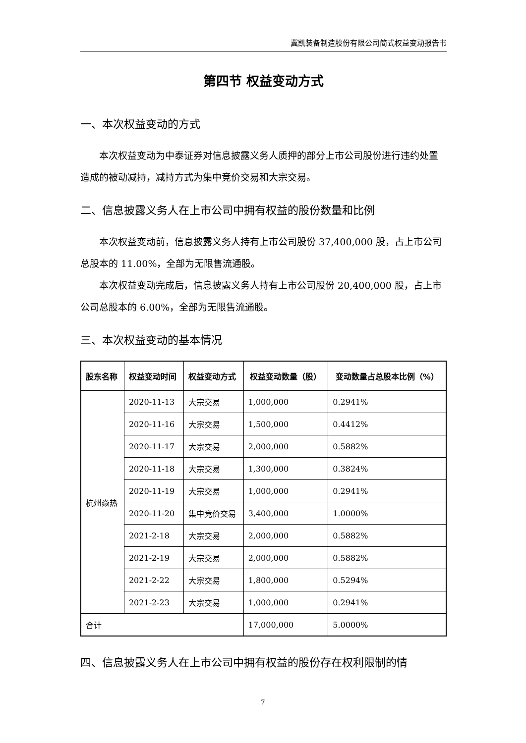冀凯装备制造股份有限公司简式权益变动报告书
第四节 权益变动方式
一、本次权益变动的方式
本次权益变动为中泰证券对信息披露义务人质押的部分上市公司股份进行违约处置造成的被动减持，减持方式为集中竞价交易和大宗交易。
二、信息披露义务人在上市公司中拥有权益的股份数量和比例
本次权益变动前，信息披露义务人持有上市公司股份 37,400,000 股，占上市公司总股本的 11.00%，全部为无限售流通股。
本次权益变动完成后，信息披露义务人持有上市公司股份 20,400,000 股，占上市公司总股本的 6.00%，全部为无限售流通股。
三、本次权益变动的基本情况
| 股东名称 | 权益变动时间 | 权益变动方式 | 权益变动数量（股） | 变动数量占总股本比例（%） |
| --- | --- | --- | --- | --- |
| 杭州焱热 | 2020-11-13 | 大宗交易 | 1,000,000 | 0.2941% |
| | 2020-11-16 | 大宗交易 | 1,500,000 | 0.4412% |
| | 2020-11-17 | 大宗交易 | 2,000,000 | 0.5882% |
| | 2020-11-18 | 大宗交易 | 1,300,000 | 0.3824% |
| | 2020-11-19 | 大宗交易 | 1,000,000 | 0.2941% |
| | 2020-11-20 | 集中竞价交易 | 3,400,000 | 1.0000% |
| | 2021-2-18 | 大宗交易 | 2,000,000 | 0.5882% |
| | 2021-2-19 | 大宗交易 | 2,000,000 | 0.5882% |
| | 2021-2-22 | 大宗交易 | 1,800,000 | 0.5294% |
| | 2021-2-23 | 大宗交易 | 1,000,000 | 0.2941% |
| 合计 | | | 17,000,000 | 5.0000% |
四、信息披露义务人在上市公司中拥有权益的股份存在权利限制的情
7